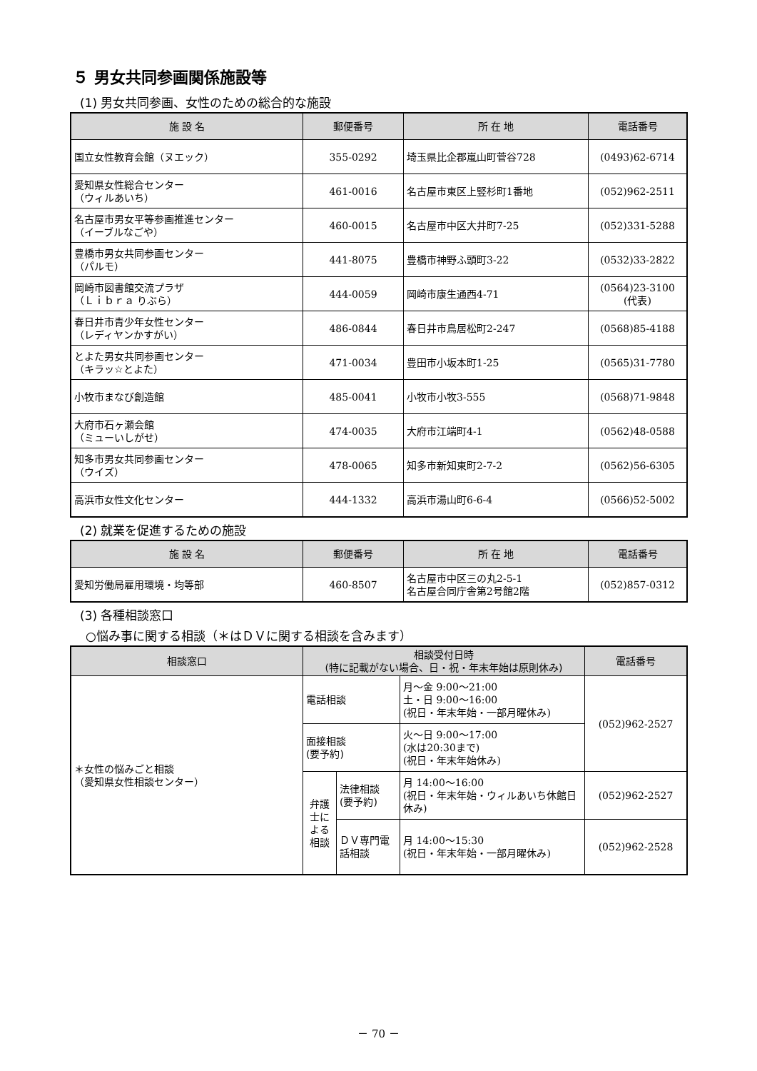５ 男女共同参画関係施設等
(1) 男女共同参画、女性のための総合的な施設
| 施 設 名 | 郵便番号 | 所 在 地 | 電話番号 |
| --- | --- | --- | --- |
| 国立女性教育会館（ヌエック） | 355-0292 | 埼玉県比企郡嵐山町菅谷728 | (0493)62-6714 |
| 愛知県女性総合センター （ウィルあいち） | 461-0016 | 名古屋市東区上竪杉町1番地 | (052)962-2511 |
| 名古屋市男女平等参画推進センター （イーブルなごや） | 460-0015 | 名古屋市中区大井町7-25 | (052)331-5288 |
| 豊橋市男女共同参画センター （パルモ） | 441-8075 | 豊橋市神野ふ頭町3-22 | (0532)33-2822 |
| 岡崎市図書館交流プラザ （Ｌｉｂｒａ りぶら） | 444-0059 | 岡崎市康生通西4-71 | (0564)23-3100 (代表) |
| 春日井市青少年女性センター （レディヤンかすがい） | 486-0844 | 春日井市鳥居松町2-247 | (0568)85-4188 |
| とよた男女共同参画センター （キラッ☆とよた） | 471-0034 | 豊田市小坂本町1-25 | (0565)31-7780 |
| 小牧市まなび創造館 | 485-0041 | 小牧市小牧3-555 | (0568)71-9848 |
| 大府市石ヶ瀬会館 （ミューいしがせ） | 474-0035 | 大府市江端町4-1 | (0562)48-0588 |
| 知多市男女共同参画センター （ウイズ） | 478-0065 | 知多市新知東町2-7-2 | (0562)56-6305 |
| 高浜市女性文化センター | 444-1332 | 高浜市湯山町6-6-4 | (0566)52-5002 |
(2) 就業を促進するための施設
| 施 設 名 | 郵便番号 | 所 在 地 | 電話番号 |
| --- | --- | --- | --- |
| 愛知労働局雇用環境・均等部 | 460-8507 | 名古屋市中区三の丸2-5-1 名古屋合同庁舎第2号館2階 | (052)857-0312 |
(3) 各種相談窓口
○悩み事に関する相談（＊はＤＶに関する相談を含みます）
| 相談窓口 | 相談受付日時 (特に記載がない場合、日・祝・年末年始は原則休み) | | | 電話番号 |
| --- | --- | --- | --- | --- |
| ＊女性の悩みごと相談 （愛知県女性相談センター） | 電話相談 | | 月～金 9:00～21:00 土・日 9:00～16:00 (祝日・年末年始・一部月曜休み) | (052)962-2527 |
| | 面接相談 (要予約) | | 火～日 9:00～17:00 (水は20:30まで) (祝日・年末年始休み) | |
| | 弁護士による相談 | 法律相談 (要予約) | 月 14:00～16:00 (祝日・年末年始・ウィルあいち休館日休み) | (052)962-2527 |
| | | ＤＶ専門電話相談 | 月 14:00～15:30 (祝日・年末年始・一部月曜休み) | (052)962-2528 |
－ 70 －